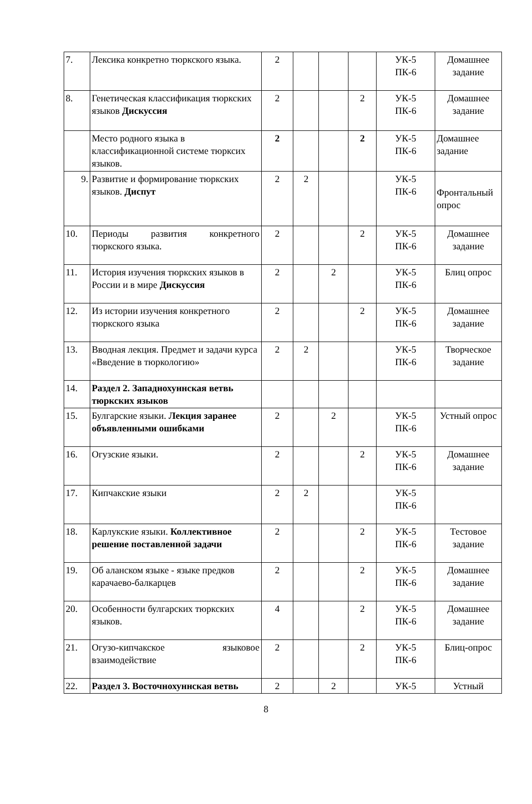| 7. | Лексика конкретно тюркского языка. | 2 | | | | УК-5 ПК-6 | Домашнее задание |
| 8. | Генетическая классификация тюркских языков Дискуссия | 2 | | | 2 | УК-5 ПК-6 | Домашнее задание |
| | Место родного языка в классификационной системе тюрксих языков. | 2 | | | 2 | УК-5 ПК-6 | Домашнее задание |
| 9. | Развитие и формирование тюркских языков. Диспут | 2 | 2 | | | УК-5 ПК-6 | Фронтальный опрос |
| 10. | Периоды развития конкретного тюркского языка. | 2 | | | 2 | УК-5 ПК-6 | Домашнее задание |
| 11. | История изучения тюркских языков в России и в мире Дискуссия | 2 | | 2 | | УК-5 ПК-6 | Блиц опрос |
| 12. | Из истории изучения конкретного тюркского языка | 2 | | | 2 | УК-5 ПК-6 | Домашнее задание |
| 13. | Вводная лекция. Предмет и задачи курса «Введение в тюркологию» | 2 | 2 | | | УК-5 ПК-6 | Творческое задание |
| 14. | Раздел 2. Западнохуннская ветвь тюркских языков | | | | | | |
| 15. | Булгарские языки. Лекция заранее объявленными ошибками | 2 | | 2 | | УК-5 ПК-6 | Устный опрос |
| 16. | Огузские языки. | 2 | | | 2 | УК-5 ПК-6 | Домашнее задание |
| 17. | Кипчакские языки | 2 | 2 | | | УК-5 ПК-6 | |
| 18. | Карлукские языки. Коллективное решение поставленной задачи | 2 | | | 2 | УК-5 ПК-6 | Тестовое задание |
| 19. | Об аланском языке - языке предков карачаево-балкарцев | 2 | | | 2 | УК-5 ПК-6 | Домашнее задание |
| 20. | Особенности булгарских тюркских языков. | 4 | | | 2 | УК-5 ПК-6 | Домашнее задание |
| 21. | Огузо-кипчакское языковое взаимодействие | 2 | | | 2 | УК-5 ПК-6 | Блиц-опрос |
| 22. | Раздел 3. Восточнохуннская ветвь | 2 | | 2 | | УК-5 | Устный |
8